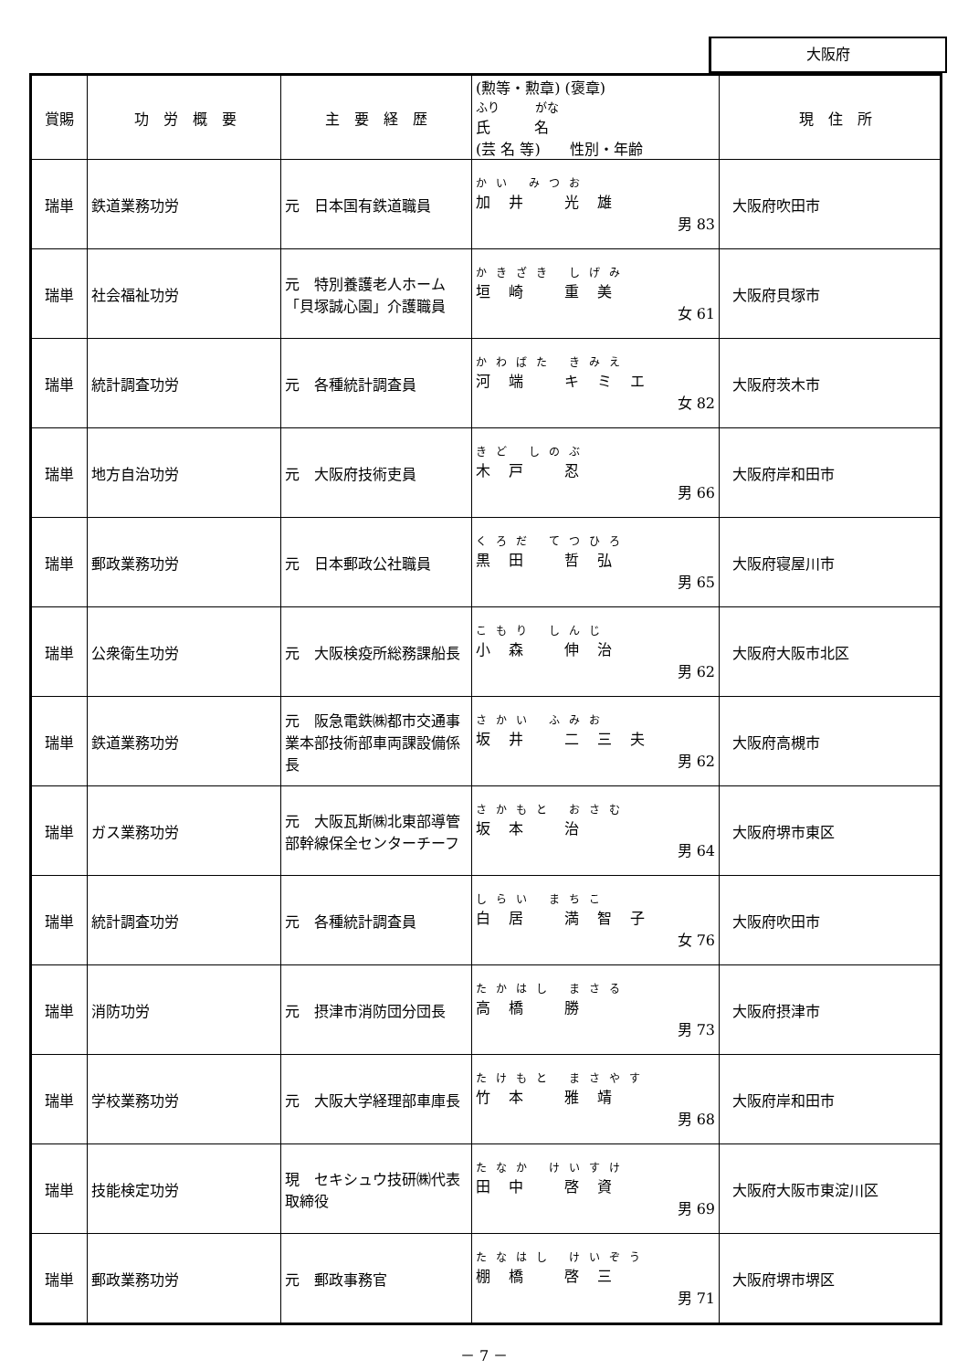大阪府
| 賞賜 | 功 労 概 要 | 主 要 経 歴 | (勲等・勲章) (褒章) ふり がな 氏 名 (芸 名 等) 性別・年齢 | 現 住 所 |
| --- | --- | --- | --- | --- |
| 瑞単 | 鉄道業務功労 | 元 日本国有鉄道職員 | かい みつお 加井 光雄 男 83 | 大阪府吹田市 |
| 瑞単 | 社会福祉功労 | 元 特別養護老人ホーム「貝塚誠心園」介護職員 | かきざき しげみ 垣崎 重美 女 61 | 大阪府貝塚市 |
| 瑞単 | 統計調査功労 | 元 各種統計調査員 | かわばた きみえ 河端 キミエ 女 82 | 大阪府茨木市 |
| 瑞単 | 地方自治功労 | 元 大阪府技術吏員 | きど しのぶ 木戸 忍 男 66 | 大阪府岸和田市 |
| 瑞単 | 郵政業務功労 | 元 日本郵政公社職員 | くろだ てつひろ 黒田 哲弘 男 65 | 大阪府寝屋川市 |
| 瑞単 | 公衆衛生功労 | 元 大阪検疫所総務課船長 | こもり しんじ 小森 伸治 男 62 | 大阪府大阪市北区 |
| 瑞単 | 鉄道業務功労 | 元 阪急電鉄㈱都市交通事業本部技術部車両課設備係長 | さかい ふみお 坂井 二三夫 男 62 | 大阪府高槻市 |
| 瑞単 | ガス業務功労 | 元 大阪瓦斯㈱北東部導管部幹線保全センターチーフ | さかもと おさむ 坂本 治 男 64 | 大阪府堺市東区 |
| 瑞単 | 統計調査功労 | 元 各種統計調査員 | しらい まちこ 白居 満智子 女 76 | 大阪府吹田市 |
| 瑞単 | 消防功労 | 元 摂津市消防団分団長 | たかはし まさる 高橋 勝 男 73 | 大阪府摂津市 |
| 瑞単 | 学校業務功労 | 元 大阪大学経理部車庫長 | たけもと まさやす 竹本 雅靖 男 68 | 大阪府岸和田市 |
| 瑞単 | 技能検定功労 | 現 セキシュウ技研㈱代表取締役 | たなか けいすけ 田中 啓資 男 69 | 大阪府大阪市東淀川区 |
| 瑞単 | 郵政業務功労 | 元 郵政事務官 | たなはし けいぞう 棚橋 啓三 男 71 | 大阪府堺市堺区 |
－ 7 －